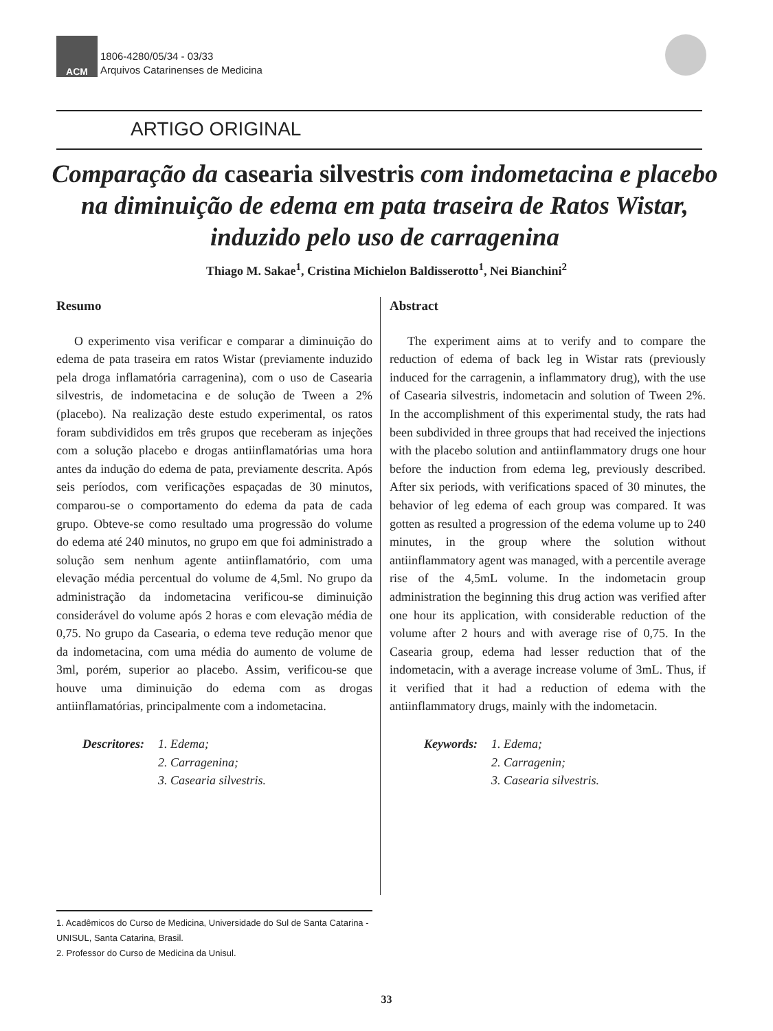ACM
1806-4280/05/34 - 03/33
Arquivos Catarinenses de Medicina
ARTIGO ORIGINAL
Comparação da casearia silvestris com indometacina e placebo na diminuição de edema em pata traseira de Ratos Wistar, induzido pelo uso de carragenina
Thiago M. Sakae<sup>1</sup>, Cristina Michielon Baldisserotto<sup>1</sup>, Nei Bianchini<sup>2</sup>
Resumo
O experimento visa verificar e comparar a diminuição do edema de pata traseira em ratos Wistar (previamente induzido pela droga inflamatória carragenina), com o uso de Casearia silvestris, de indometacina e de solução de Tween a 2% (placebo). Na realização deste estudo experimental, os ratos foram subdivididos em três grupos que receberam as injeções com a solução placebo e drogas antiinflamatórias uma hora antes da indução do edema de pata, previamente descrita. Após seis períodos, com verificações espaçadas de 30 minutos, comparou-se o comportamento do edema da pata de cada grupo. Obteve-se como resultado uma progressão do volume do edema até 240 minutos, no grupo em que foi administrado a solução sem nenhum agente antiinflamatório, com uma elevação média percentual do volume de 4,5ml. No grupo da administração da indometacina verificou-se diminuição considerável do volume após 2 horas e com elevação média de 0,75. No grupo da Casearia, o edema teve redução menor que da indometacina, com uma média do aumento de volume de 3ml, porém, superior ao placebo. Assim, verificou-se que houve uma diminuição do edema com as drogas antiinflamatórias, principalmente com a indometacina.
Descritores:
1. Edema;
2. Carragenina;
3. Casearia silvestris.
Abstract
The experiment aims at to verify and to compare the reduction of edema of back leg in Wistar rats (previously induced for the carragenin, a inflammatory drug), with the use of Casearia silvestris, indometacin and solution of Tween 2%. In the accomplishment of this experimental study, the rats had been subdivided in three groups that had received the injections with the placebo solution and antiinflammatory drugs one hour before the induction from edema leg, previously described. After six periods, with verifications spaced of 30 minutes, the behavior of leg edema of each group was compared. It was gotten as resulted a progression of the edema volume up to 240 minutes, in the group where the solution without antiinflammatory agent was managed, with a percentile average rise of the 4,5mL volume. In the indometacin group administration the beginning this drug action was verified after one hour its application, with considerable reduction of the volume after 2 hours and with average rise of 0,75. In the Casearia group, edema had lesser reduction that of the indometacin, with a average increase volume of 3mL. Thus, if it verified that it had a reduction of edema with the antiinflammatory drugs, mainly with the indometacin.
Keywords: 1. Edema;
2. Carragenin;
3. Casearia silvestris.
1. Acadêmicos do Curso de Medicina, Universidade do Sul de Santa Catarina - UNISUL, Santa Catarina, Brasil.
2. Professor do Curso de Medicina da Unisul.
33